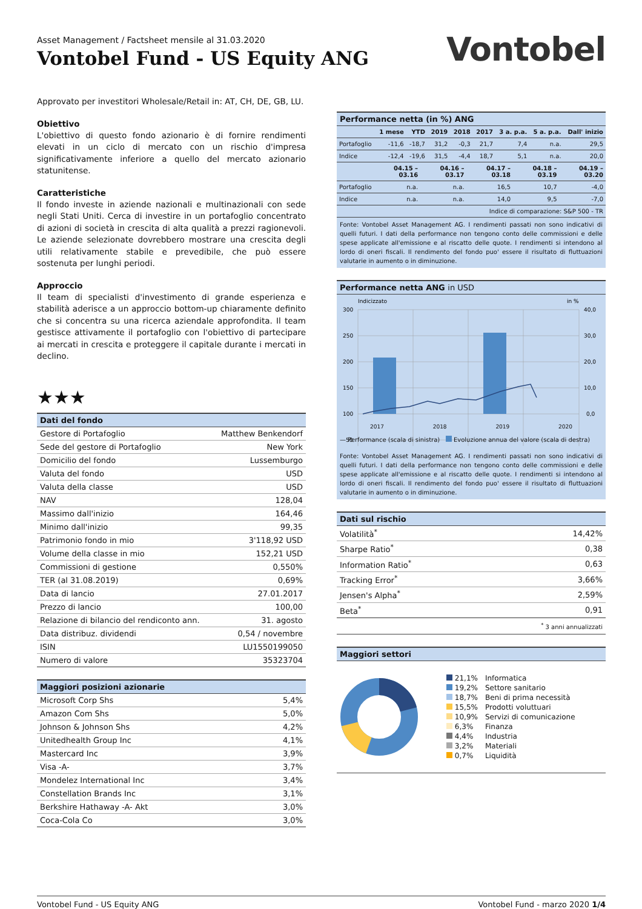Asset Management / Factsheet mensile al 31.03.2020
Vontobel Fund - US Equity ANG
Vontobel
Approvato per investitori Wholesale/Retail in: AT, CH, DE, GB, LU.
Obiettivo
L'obiettivo di questo fondo azionario è di fornire rendimenti elevati in un ciclo di mercato con un rischio d'impresa significativamente inferiore a quello del mercato azionario statunitense.
Caratteristiche
Il fondo investe in aziende nazionali e multinazionali con sede negli Stati Uniti. Cerca di investire in un portafoglio concentrato di azioni di società in crescita di alta qualità a prezzi ragionevoli. Le aziende selezionate dovrebbero mostrare una crescita degli utili relativamente stabile e prevedibile, che può essere sostenuta per lunghi periodi.
Approccio
Il team di specialisti d'investimento di grande esperienza e stabilità aderisce a un approccio bottom-up chiaramente definito che si concentra su una ricerca aziendale approfondita. Il team gestisce attivamente il portafoglio con l'obiettivo di partecipare ai mercati in crescita e proteggere il capitale durante i mercati in declino.
★★★
| Dati del fondo | |
| --- | --- |
| Gestore di Portafoglio | Matthew Benkendorf |
| Sede del gestore di Portafoglio | New York |
| Domicilio del fondo | Lussemburgo |
| Valuta del fondo | USD |
| Valuta della classe | USD |
| NAV | 128,04 |
| Massimo dall'inizio | 164,46 |
| Minimo dall'inizio | 99,35 |
| Patrimonio fondo in mio | 3'118,92 USD |
| Volume della classe in mio | 152,21 USD |
| Commissioni di gestione | 0,550% |
| TER (al 31.08.2019) | 0,69% |
| Data di lancio | 27.01.2017 |
| Prezzo di lancio | 100,00 |
| Relazione di bilancio del rendiconto ann. | 31. agosto |
| Data distribuz. dividendi | 0,54 / novembre |
| ISIN | LU1550199050 |
| Numero di valore | 35323704 |
| Maggiori posizioni azionarie | |
| --- | --- |
| Microsoft Corp Shs | 5,4% |
| Amazon Com Shs | 5,0% |
| Johnson & Johnson Shs | 4,2% |
| Unitedhealth Group Inc | 4,1% |
| Mastercard Inc | 3,9% |
| Visa -A- | 3,7% |
| Mondelez International Inc | 3,4% |
| Constellation Brands Inc | 3,1% |
| Berkshire Hathaway -A- Akt | 3,0% |
| Coca-Cola Co | 3,0% |
Performance netta (in %) ANG
| | 1 mese | YTD | 2019 | 2018 | 2017 | 3 a. p.a. | 5 a. p.a. | Dall' inizio |
| --- | --- | --- | --- | --- | --- | --- | --- | --- |
| Portafoglio | -11,6 | -18,7 | 31,2 | -0,3 | 21,7 | 7,4 | n.a. | 29,5 |
| Indice | -12,4 | -19,6 | 31,5 | -4,4 | 18,7 | 5,1 | n.a. | 20,0 |
| | 04.15 – 03.16 | 04.16 – 03.17 | 04.17 – 03.18 | 04.18 – 03.19 | 04.19 – 03.20 |
| --- | --- | --- | --- | --- | --- |
| Portafoglio | n.a. | n.a. | 16,5 | 10,7 | -4,0 |
| Indice | n.a. | n.a. | 14,0 | 9,5 | -7,0 |
| Indice di comparazione: S&P 500 - TR | | | | | |
Fonte: Vontobel Asset Management AG. I rendimenti passati non sono indicativi di quelli futuri. I dati della performance non tengono conto delle commissioni e delle spese applicate all'emissione e al riscatto delle quote. I rendimenti si intendono al lordo di oneri fiscali. Il rendimento del fondo puo' essere il risultato di fluttuazioni valutarie in aumento o in diminuzione.
Performance netta ANG in USD
Indicizzato
in %
300
250
200
150
100
50
40,0
30,0
20,0
10,0
0,0
2017 2018 2019 2020
— Performance (scala di sinistra) Evoluzione annua del valore (scala di destra)
Fonte: Vontobel Asset Management AG. I rendimenti passati non sono indicativi di quelli futuri. I dati della performance non tengono conto delle commissioni e delle spese applicate all'emissione e al riscatto delle quote. I rendimenti si intendono al lordo di oneri fiscali. Il rendimento del fondo puo' essere il risultato di fluttuazioni valutarie in aumento o in diminuzione.
| Dati sul rischio | |
| --- | --- |
| Volatilità<sup>*</sup> | 14,42% |
| Sharpe Ratio<sup>*</sup> | 0,38 |
| Information Ratio<sup>*</sup> | 0,63 |
| Tracking Error<sup>*</sup> | 3,66% |
| Jensen's Alpha<sup>*</sup> | 2,59% |
| Beta<sup>*</sup> | 0,91 |
<sup>*</sup> 3 anni annualizzati
| Maggiori settori |
| --- |
| 21,1% | Informatica |
| 19,2% | Settore sanitario |
| 18,7% | Beni di prima necessità |
| 15,5% | Prodotti voluttuari |
| 10,9% | Servizi di comunicazione |
| 6,3% | Finanza |
| 4,4% | Industria |
| 3,2% | Materiali |
| 0,7% | Liquidità |
Vontobel Fund - US Equity ANG Vontobel Fund - marzo 2020 1/4